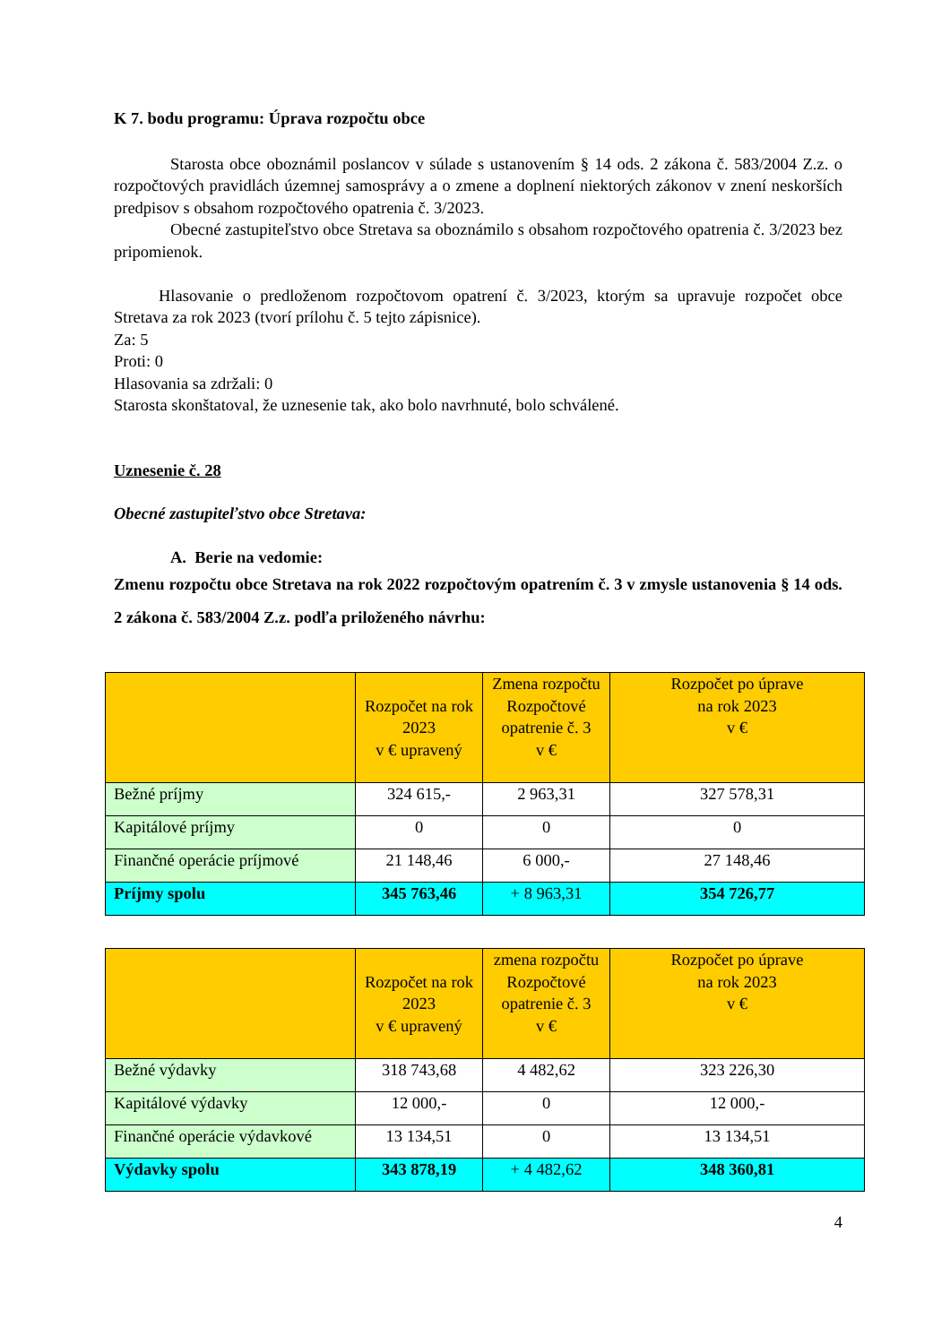K 7. bodu programu: Úprava rozpočtu obce
Starosta obce oboznámil poslancov v súlade s ustanovením § 14 ods. 2 zákona č. 583/2004 Z.z. o rozpočtových pravidlách územnej samosprávy a o zmene a doplnení niektorých zákonov v znení neskorších predpisov s obsahom rozpočtového opatrenia č. 3/2023.
Obecné zastupiteľstvo obce Stretava sa oboznámilo s obsahom rozpočtového opatrenia č. 3/2023 bez pripomienok.
Hlasovanie o predloženom rozpočtovom opatrení č. 3/2023, ktorým sa upravuje rozpočet obce Stretava za rok 2023 (tvorí prílohu č. 5 tejto zápisnice).
Za: 5
Proti: 0
Hlasovania sa zdržali: 0
Starosta skonštatoval, že uznesenie tak, ako bolo navrhnuté, bolo schválené.
Uznesenie č. 28
Obecné zastupiteľstvo obce Stretava:
A. Berie na vedomie:
Zmenu rozpočtu obce Stretava na rok 2022 rozpočtovým opatrením č. 3 v zmysle ustanovenia § 14 ods. 2 zákona č. 583/2004 Z.z. podľa priloženého návrhu:
| | Rozpočet na rok 2023 v € upravený | Zmena rozpočtu Rozpočtové opatrenie č. 3 v € | Rozpočet po úprave na rok 2023 v € |
| --- | --- | --- | --- |
| Bežné príjmy | 324 615,- | 2 963,31 | 327 578,31 |
| Kapitálové príjmy | 0 | 0 | 0 |
| Finančné operácie príjmové | 21 148,46 | 6 000,- | 27 148,46 |
| Príjmy spolu | 345 763,46 | + 8 963,31 | 354 726,77 |
| | Rozpočet na rok 2023 v € upravený | zmena rozpočtu Rozpočtové opatrenie č. 3 v € | Rozpočet po úprave na rok 2023 v € |
| --- | --- | --- | --- |
| Bežné výdavky | 318 743,68 | 4 482,62 | 323 226,30 |
| Kapitálové výdavky | 12 000,- | 0 | 12 000,- |
| Finančné operácie výdavkové | 13 134,51 | 0 | 13 134,51 |
| Výdavky spolu | 343 878,19 | + 4 482,62 | 348 360,81 |
4